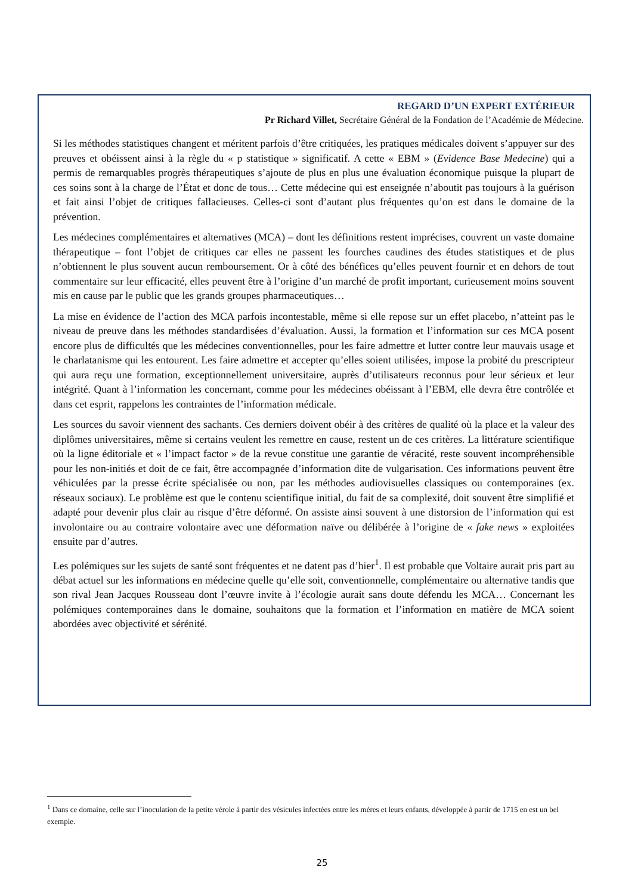REGARD D’UN EXPERT EXTÉRIEUR
Pr Richard Villet, Secrétaire Général de la Fondation de l’Académie de Médecine.
Si les méthodes statistiques changent et méritent parfois d’être critiquées, les pratiques médicales doivent s’appuyer sur des preuves et obéissent ainsi à la règle du « p statistique » significatif. A cette « EBM » (Evidence Base Medecine) qui a permis de remarquables progrès thérapeutiques s’ajoute de plus en plus une évaluation économique puisque la plupart de ces soins sont à la charge de l’État et donc de tous… Cette médecine qui est enseignée n’aboutit pas toujours à la guérison et fait ainsi l’objet de critiques fallacieuses. Celles-ci sont d’autant plus fréquentes qu’on est dans le domaine de la prévention.
Les médecines complémentaires et alternatives (MCA) – dont les définitions restent imprécises, couvrent un vaste domaine thérapeutique – font l’objet de critiques car elles ne passent les fourches caudines des études statistiques et de plus n’obtiennent le plus souvent aucun remboursement. Or à côté des bénéfices qu’elles peuvent fournir et en dehors de tout commentaire sur leur efficacité, elles peuvent être à l’origine d’un marché de profit important, curieusement moins souvent mis en cause par le public que les grands groupes pharmaceutiques…
La mise en évidence de l’action des MCA parfois incontestable, même si elle repose sur un effet placebo, n’atteint pas le niveau de preuve dans les méthodes standardisées d’évaluation. Aussi, la formation et l’information sur ces MCA posent encore plus de difficultés que les médecines conventionnelles, pour les faire admettre et lutter contre leur mauvais usage et le charlatanisme qui les entourent. Les faire admettre et accepter qu’elles soient utilisées, impose la probité du prescripteur qui aura reçu une formation, exceptionnellement universitaire, auprès d’utilisateurs reconnus pour leur sérieux et leur intégrité. Quant à l’information les concernant, comme pour les médecines obéissant à l’EBM, elle devra être contrôlée et dans cet esprit, rappelons les contraintes de l’information médicale.
Les sources du savoir viennent des sachants. Ces derniers doivent obéir à des critères de qualité où la place et la valeur des diplômes universitaires, même si certains veulent les remettre en cause, restent un de ces critères. La littérature scientifique où la ligne éditoriale et « l’impact factor » de la revue constitue une garantie de véracité, reste souvent incompréhensible pour les non-initiés et doit de ce fait, être accompagnée d’information dite de vulgarisation. Ces informations peuvent être véhiculées par la presse écrite spécialisée ou non, par les méthodes audiovisuelles classiques ou contemporaines (ex. réseaux sociaux). Le problème est que le contenu scientifique initial, du fait de sa complexité, doit souvent être simplifié et adapté pour devenir plus clair au risque d’être déformé. On assiste ainsi souvent à une distorsion de l’information qui est involontaire ou au contraire volontaire avec une déformation naïve ou délibérée à l’origine de « fake news » exploitées ensuite par d’autres.
Les polémiques sur les sujets de santé sont fréquentes et ne datent pas d’hier<sup>1</sup>. Il est probable que Voltaire aurait pris part au débat actuel sur les informations en médecine quelle qu’elle soit, conventionnelle, complémentaire ou alternative tandis que son rival Jean Jacques Rousseau dont l’œuvre invite à l’écologie aurait sans doute défendu les MCA… Concernant les polémiques contemporaines dans le domaine, souhaitons que la formation et l’information en matière de MCA soient abordées avec objectivité et sérénité.
<sup>1</sup> Dans ce domaine, celle sur l’inoculation de la petite vérole à partir des vésicules infectées entre les mères et leurs enfants, développée à partir de 1715 en est un bel exemple.
25